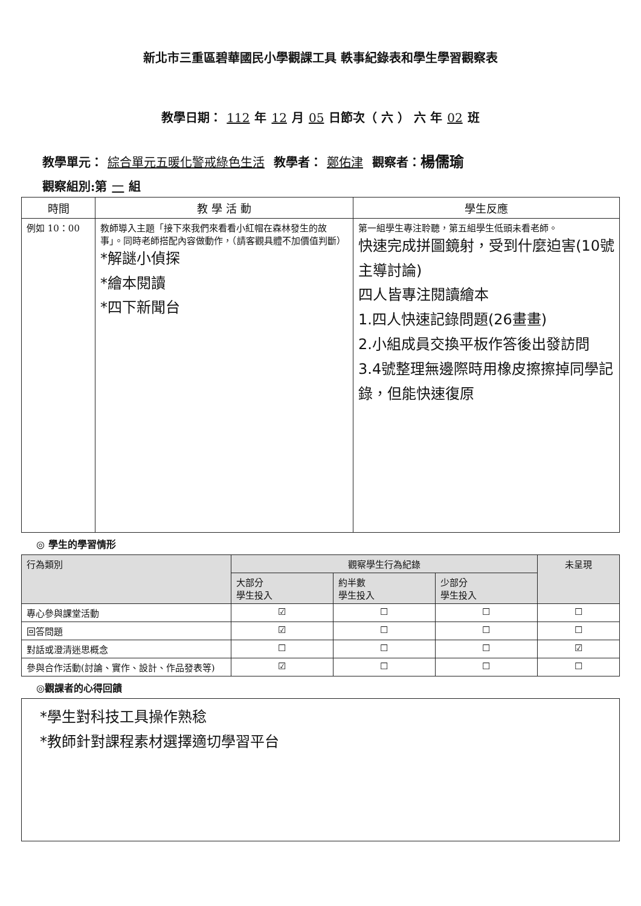新北市三重區碧華國民小學觀課工具 軼事紀錄表和學生學習觀察表
教學日期： 112 年 12 月 05 日節次（ 六 ） 六 年 02 班
教學單元： 綜合單元五暖化警戒綠色生活 教學者： 鄭佑津 觀察者：楊儒瑜
觀察組別:第 一 組
| 時間 | 教 學 活 動 | 學生反應 |
| --- | --- | --- |
| 例如 10：00 | 教師導入主題「接下來我們來看看小紅帽在森林發生的故事」。同時老師搭配內容做動作，（請客觀具體不加價值判斷） *解謎小偵探 *繪本閱讀 *四下新聞台 | 第一組學生專注聆聽，第五組學生低頭未看老師。 快速完成拼圖鏡射，受到什麼迫害(10號主導討論) 四人皆專注閱讀繪本 1.四人快速記錄問題(26畫畫) 2.小組成員交換平板作答後出發訪問 3.4號整理無邊際時用橡皮擦擦掉同學記錄，但能快速復原 |
◎ 學生的學習情形
| 行為類別 | 觀察學生行為紀錄 | | | 未呈現 |
| | 大部分 學生投入 | 約半數 學生投入 | 少部分 學生投入 | |
| 專心參與課堂活動 | ☑ | ☐ | ☐ | ☐ |
| 回答問題 | ☑ | ☐ | ☐ | ☐ |
| 對話或澄清迷思概念 | ☐ | ☐ | ☐ | ☑ |
| 參與合作活動(討論、實作、設計、作品發表等) | ☑ | ☐ | ☐ | ☐ |
◎觀課者的心得回饋
*學生對科技工具操作熟稔
*教師針對課程素材選擇適切學習平台